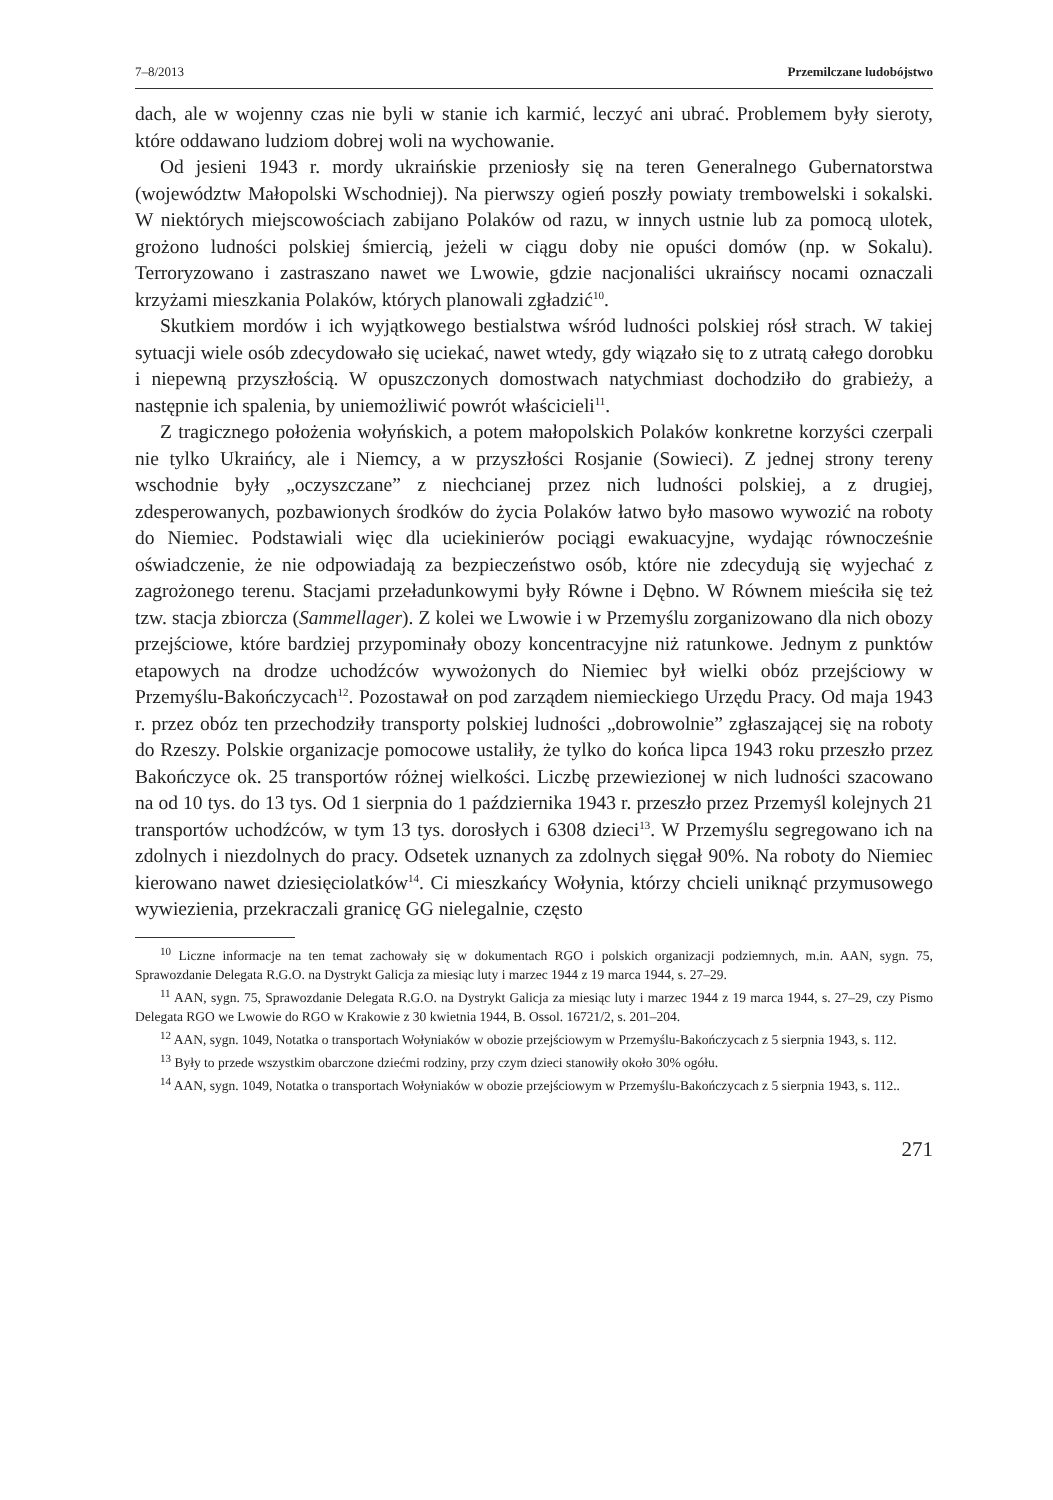7–8/2013 Przemilczane ludobójstwo
dach, ale w wojenny czas nie byli w stanie ich karmić, leczyć ani ubrać. Problemem były sieroty, które oddawano ludziom dobrej woli na wychowanie.
Od jesieni 1943 r. mordy ukraińskie przeniosły się na teren Generalnego Gubernatorstwa (województw Małopolski Wschodniej). Na pierwszy ogień poszły powiaty trembowelski i sokalski. W niektórych miejscowościach zabijano Polaków od razu, w innych ustnie lub za pomocą ulotek, grożono ludności polskiej śmiercią, jeżeli w ciągu doby nie opuści domów (np. w Sokalu). Terroryzowano i zastraszano nawet we Lwowie, gdzie nacjonaliści ukraińscy nocami oznaczali krzyżami mieszkania Polaków, których planowali zgładzić<sup>10</sup>.
Skutkiem mordów i ich wyjątkowego bestialstwa wśród ludności polskiej rósł strach. W takiej sytuacji wiele osób zdecydowało się uciekać, nawet wtedy, gdy wiązało się to z utratą całego dorobku i niepewną przyszłością. W opuszczonych domostwach natychmiast dochodziło do grabieży, a następnie ich spalenia, by uniemożliwić powrót właścicieli<sup>11</sup>.
Z tragicznego położenia wołyńskich, a potem małopolskich Polaków konkretne korzyści czerpali nie tylko Ukraińcy, ale i Niemcy, a w przyszłości Rosjanie (Sowieci). Z jednej strony tereny wschodnie były „oczyszczane” z niechcianej przez nich ludności polskiej, a z drugiej, zdesperowanych, pozbawionych środków do życia Polaków łatwo było masowo wywozić na roboty do Niemiec. Podstawiali więc dla uciekinierów pociągi ewakuacyjne, wydając równocześnie oświadczenie, że nie odpowiadają za bezpieczeństwo osób, które nie zdecydują się wyjechać z zagrożonego terenu. Stacjami przeładunkowymi były Równe i Dębno. W Równem mieściła się też tzw. stacja zbiorcza (Sammellager). Z kolei we Lwowie i w Przemyślu zorganizowano dla nich obozy przejściowe, które bardziej przypominały obozy koncentracyjne niż ratunkowe. Jednym z punktów etapowych na drodze uchodźców wywożonych do Niemiec był wielki obóz przejściowy w Przemyślu-Bakończycach<sup>12</sup>. Pozostawał on pod zarządem niemieckiego Urzędu Pracy. Od maja 1943 r. przez obóz ten przechodziły transporty polskiej ludności „dobrowolnie” zgłaszającej się na roboty do Rzeszy. Polskie organizacje pomocowe ustaliły, że tylko do końca lipca 1943 roku przeszło przez Bakończyce ok. 25 transportów różnej wielkości. Liczbę przewiezionej w nich ludności szacowano na od 10 tys. do 13 tys. Od 1 sierpnia do 1 października 1943 r. przeszło przez Przemyśl kolejnych 21 transportów uchodźców, w tym 13 tys. dorosłych i 6308 dzieci<sup>13</sup>. W Przemyślu segregowano ich na zdolnych i niezdolnych do pracy. Odsetek uznanych za zdolnych sięgał 90%. Na roboty do Niemiec kierowano nawet dziesięciolatków<sup>14</sup>. Ci mieszkańcy Wołynia, którzy chcieli uniknąć przymusowego wywiezienia, przekraczali granicę GG nielegalnie, często
<sup>10</sup> Liczne informacje na ten temat zachowały się w dokumentach RGO i polskich organizacji podziemnych, m.in. AAN, sygn. 75, Sprawozdanie Delegata R.G.O. na Dystrykt Galicja za miesiąc luty i marzec 1944 z 19 marca 1944, s. 27–29.
<sup>11</sup> AAN, sygn. 75, Sprawozdanie Delegata R.G.O. na Dystrykt Galicja za miesiąc luty i marzec 1944 z 19 marca 1944, s. 27–29, czy Pismo Delegata RGO we Lwowie do RGO w Krakowie z 30 kwietnia 1944, B. Ossol. 16721/2, s. 201–204.
<sup>12</sup> AAN, sygn. 1049, Notatka o transportach Wołyniaków w obozie przejściowym w Przemyślu-Bakończycach z 5 sierpnia 1943, s. 112.
<sup>13</sup> Były to przede wszystkim obarczone dziećmi rodziny, przy czym dzieci stanowiły około 30% ogółu.
<sup>14</sup> AAN, sygn. 1049, Notatka o transportach Wołyniaków w obozie przejściowym w Przemyślu-Bakończycach z 5 sierpnia 1943, s. 112..
271